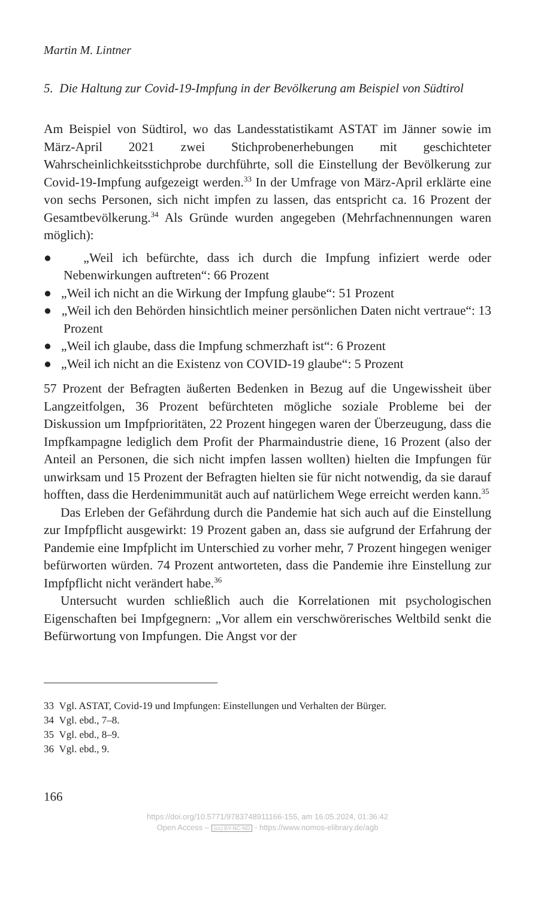Martin M. Lintner
5. Die Haltung zur Covid-19-Impfung in der Bevölkerung am Beispiel von Südtirol
Am Beispiel von Südtirol, wo das Landesstatistikamt ASTAT im Jänner sowie im März-April 2021 zwei Stichprobenerhebungen mit geschichteter Wahrscheinlichkeitsstichprobe durchführte, soll die Einstellung der Bevölkerung zur Covid-19-Impfung aufgezeigt werden.<sup>33</sup> In der Umfrage von März-April erklärte eine von sechs Personen, sich nicht impfen zu lassen, das entspricht ca. 16 Prozent der Gesamtbevölkerung.<sup>34</sup> Als Gründe wurden angegeben (Mehrfachnennungen waren möglich):
● „Weil ich befürchte, dass ich durch die Impfung infiziert werde oder Nebenwirkungen auftreten“: 66 Prozent
● „Weil ich nicht an die Wirkung der Impfung glaube“: 51 Prozent
● „Weil ich den Behörden hinsichtlich meiner persönlichen Daten nicht vertraue“: 13 Prozent
● „Weil ich glaube, dass die Impfung schmerzhaft ist“: 6 Prozent
● „Weil ich nicht an die Existenz von COVID-19 glaube“: 5 Prozent
57 Prozent der Befragten äußerten Bedenken in Bezug auf die Ungewissheit über Langzeitfolgen, 36 Prozent befürchteten mögliche soziale Probleme bei der Diskussion um Impfprioritäten, 22 Prozent hingegen waren der Überzeugung, dass die Impfkampagne lediglich dem Profit der Pharmaindustrie diene, 16 Prozent (also der Anteil an Personen, die sich nicht impfen lassen wollten) hielten die Impfungen für unwirksam und 15 Prozent der Befragten hielten sie für nicht notwendig, da sie darauf hofften, dass die Herdenimmunität auch auf natürlichem Wege erreicht werden kann.<sup>35</sup>
Das Erleben der Gefährdung durch die Pandemie hat sich auch auf die Einstellung zur Impfpflicht ausgewirkt: 19 Prozent gaben an, dass sie aufgrund der Erfahrung der Pandemie eine Impfplicht im Unterschied zu vorher mehr, 7 Prozent hingegen weniger befürworten würden. 74 Prozent antworteten, dass die Pandemie ihre Einstellung zur Impfpflicht nicht verändert habe.<sup>36</sup>
Untersucht wurden schließlich auch die Korrelationen mit psychologischen Eigenschaften bei Impfgegnern: „Vor allem ein verschwörerisches Weltbild senkt die Befürwortung von Impfungen. Die Angst vor der
33 Vgl. ASTAT, Covid-19 und Impfungen: Einstellungen und Verhalten der Bürger.
34 Vgl. ebd., 7–8.
35 Vgl. ebd., 8–9.
36 Vgl. ebd., 9.
166
https://doi.org/10.5771/9783748911166-155, am 16.05.2024, 01:36:42
Open Access – (cc) BY-NC-ND - https://www.nomos-elibrary.de/agb